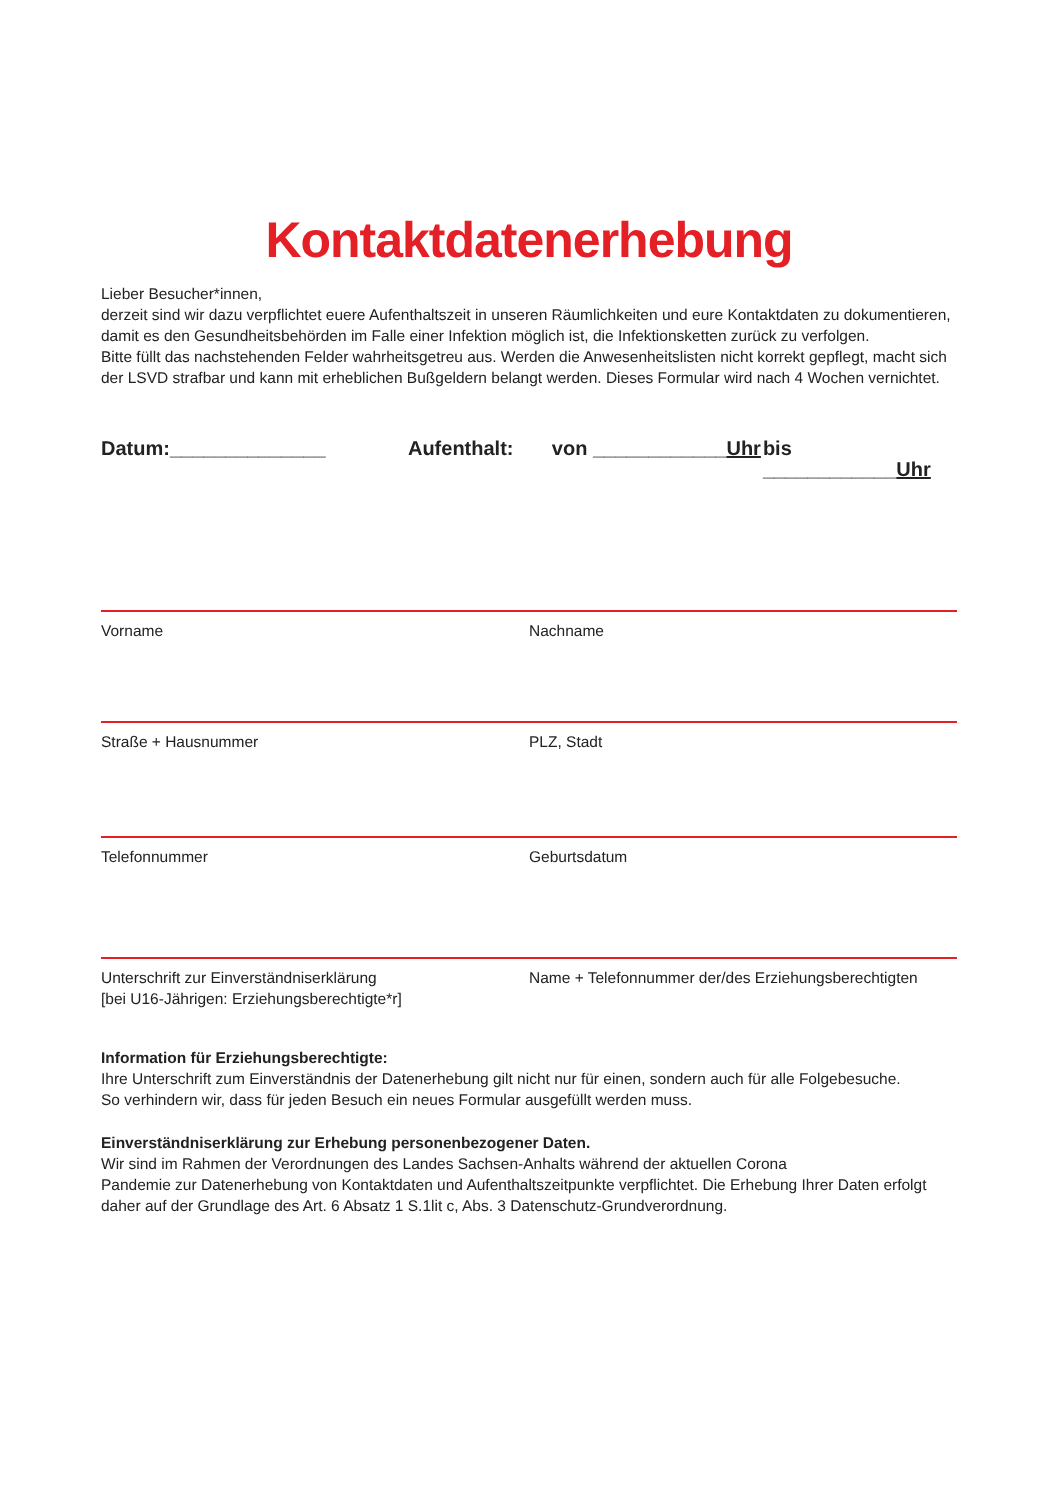Kontaktdatenerhebung
Lieber Besucher*innen,
derzeit sind wir dazu verpflichtet euere Aufenthaltszeit in unseren Räumlichkeiten und eure Kontaktdaten zu dokumentieren, damit es den Gesundheitsbehörden im Falle einer Infektion möglich ist, die Infektionsketten zurück zu verfolgen.
Bitte füllt das nachstehenden Felder wahrheitsgetreu aus. Werden die Anwesenheitslisten nicht korrekt gepflegt, macht sich der LSVD strafbar und kann mit erheblichen Bußgeldern belangt werden. Dieses Formular wird nach 4 Wochen vernichtet.
Datum:______________ Aufenthalt: von ____________Uhr bis ____________Uhr
Vorname Nachname
Straße + Hausnummer PLZ, Stadt
Telefonnummer Geburtsdatum
Unterschrift zur Einverständniserklärung
[bei U16-Jährigen: Erziehungsberechtigte*r]
Name + Telefonnummer der/des Erziehungsberechtigten
Information für Erziehungsberechtigte:
Ihre Unterschrift zum Einverständnis der Datenerhebung gilt nicht nur für einen, sondern auch für alle Folgebesuche.
So verhindern wir, dass für jeden Besuch ein neues Formular ausgefüllt werden muss.
Einverständniserklärung zur Erhebung personenbezogener Daten.
Wir sind im Rahmen der Verordnungen des Landes Sachsen-Anhalts während der aktuellen Corona
Pandemie zur Datenerhebung von Kontaktdaten und Aufenthaltszeitpunkte verpflichtet. Die Erhebung Ihrer Daten erfolgt daher auf der Grundlage des Art. 6 Absatz 1 S.1lit c, Abs. 3 Datenschutz-Grundverordnung.